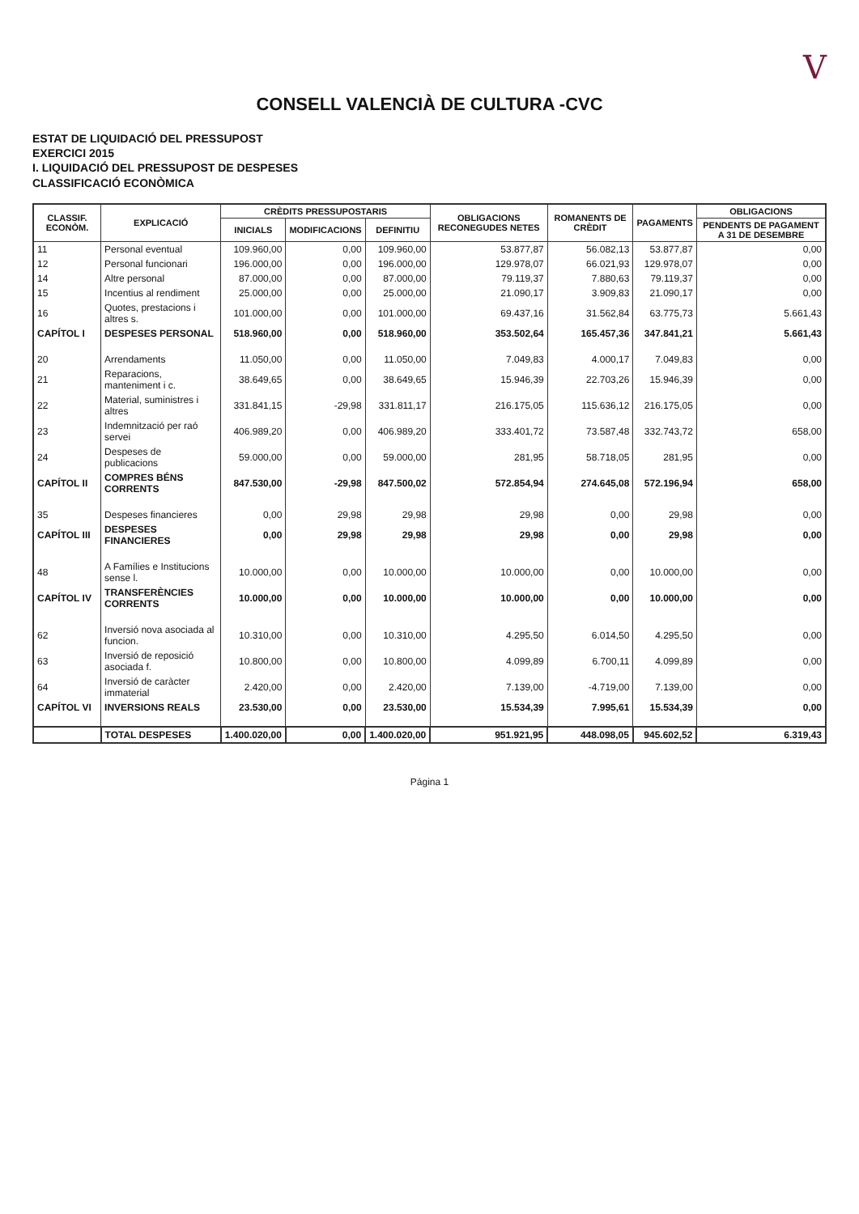V
CONSELL VALENCIÀ DE CULTURA -CVC
ESTAT DE LIQUIDACIÓ DEL PRESSUPOST
EXERCICI 2015
I. LIQUIDACIÓ DEL PRESSUPOST DE DESPESES
CLASSIFICACIÓ ECONÒMICA
| CLASSIF. ECONÒM. | EXPLICACIÓ | CRÈDITS PRESSUPOSTARIS | | | OBLIGACIONS RECONEGUDES NETES | ROMANENTS DE CRÈDIT | PAGAMENTS | OBLIGACIONS |
| --- | --- | --- | --- | --- | --- | --- | --- | --- |
| | | INICIALS | MODIFICACIONS | DEFINITIU | | | | PENDENTS DE PAGAMENT A 31 DE DESEMBRE |
| 11 | Personal eventual | 109.960,00 | 0,00 | 109.960,00 | 53.877,87 | 56.082,13 | 53.877,87 | 0,00 |
| 12 | Personal funcionari | 196.000,00 | 0,00 | 196.000,00 | 129.978,07 | 66.021,93 | 129.978,07 | 0,00 |
| 14 | Altre personal | 87.000,00 | 0,00 | 87.000,00 | 79.119,37 | 7.880,63 | 79.119,37 | 0,00 |
| 15 | Incentius al rendiment | 25.000,00 | 0,00 | 25.000,00 | 21.090,17 | 3.909,83 | 21.090,17 | 0,00 |
| 16 | Quotes, prestacions i altres s. | 101.000,00 | 0,00 | 101.000,00 | 69.437,16 | 31.562,84 | 63.775,73 | 5.661,43 |
| CAPÍTOL I | DESPESES PERSONAL | 518.960,00 | 0,00 | 518.960,00 | 353.502,64 | 165.457,36 | 347.841,21 | 5.661,43 |
| 20 | Arrendaments | 11.050,00 | 0,00 | 11.050,00 | 7.049,83 | 4.000,17 | 7.049,83 | 0,00 |
| 21 | Reparacions, manteniment i c. | 38.649,65 | 0,00 | 38.649,65 | 15.946,39 | 22.703,26 | 15.946,39 | 0,00 |
| 22 | Material, suministres i altres | 331.841,15 | -29,98 | 331.811,17 | 216.175,05 | 115.636,12 | 216.175,05 | 0,00 |
| 23 | Indemnització per raó servei | 406.989,20 | 0,00 | 406.989,20 | 333.401,72 | 73.587,48 | 332.743,72 | 658,00 |
| 24 | Despeses de publicacions | 59.000,00 | 0,00 | 59.000,00 | 281,95 | 58.718,05 | 281,95 | 0,00 |
| CAPÍTOL II | COMPRES BÉNS CORRENTS | 847.530,00 | -29,98 | 847.500,02 | 572.854,94 | 274.645,08 | 572.196,94 | 658,00 |
| 35 | Despeses financieres | 0,00 | 29,98 | 29,98 | 29,98 | 0,00 | 29,98 | 0,00 |
| CAPÍTOL III | DESPESES FINANCIERES | 0,00 | 29,98 | 29,98 | 29,98 | 0,00 | 29,98 | 0,00 |
| 48 | A Famílies e Institucions sense l. | 10.000,00 | 0,00 | 10.000,00 | 10.000,00 | 0,00 | 10.000,00 | 0,00 |
| CAPÍTOL IV | TRANSFERÈNCIES CORRENTS | 10.000,00 | 0,00 | 10.000,00 | 10.000,00 | 0,00 | 10.000,00 | 0,00 |
| 62 | Inversió nova asociada al funcion. | 10.310,00 | 0,00 | 10.310,00 | 4.295,50 | 6.014,50 | 4.295,50 | 0,00 |
| 63 | Inversió de reposició asociada f. | 10.800,00 | 0,00 | 10.800,00 | 4.099,89 | 6.700,11 | 4.099,89 | 0,00 |
| 64 | Inversió de caràcter immaterial | 2.420,00 | 0,00 | 2.420,00 | 7.139,00 | -4.719,00 | 7.139,00 | 0,00 |
| CAPÍTOL VI | INVERSIONS REALS | 23.530,00 | 0,00 | 23.530,00 | 15.534,39 | 7.995,61 | 15.534,39 | 0,00 |
| | TOTAL DESPESES | 1.400.020,00 | 0,00 | 1.400.020,00 | 951.921,95 | 448.098,05 | 945.602,52 | 6.319,43 |
Página 1